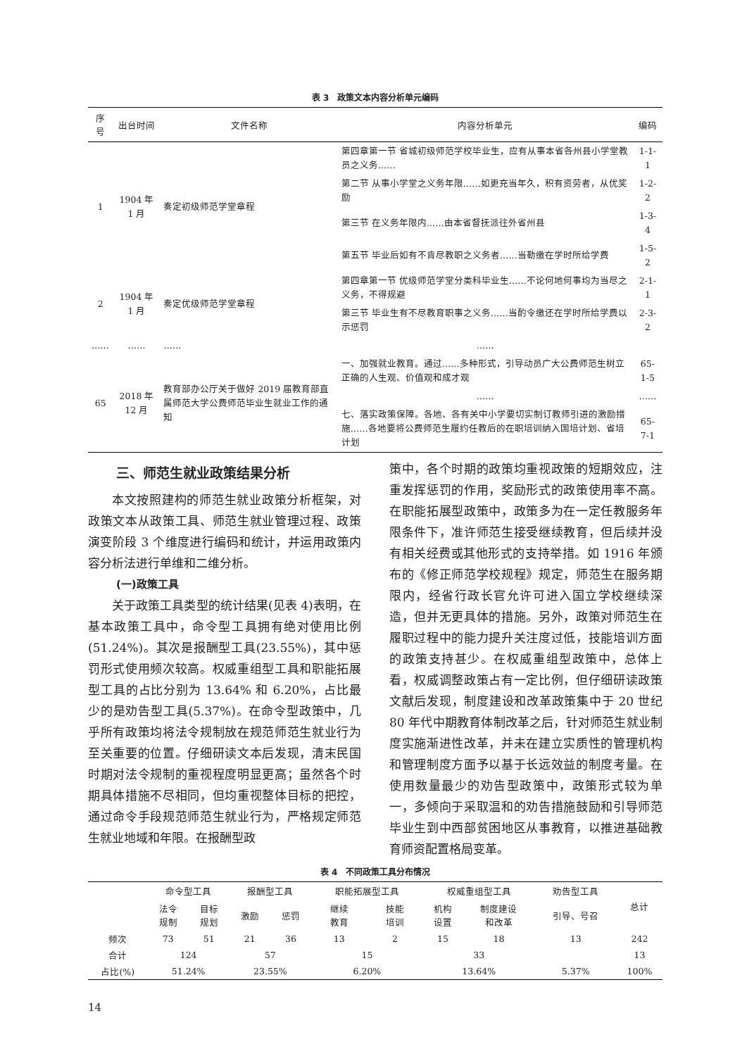表 3　政策文本内容分析单元编码
| 序号 | 出台时间 | 文件名称 | 内容分析单元 | 编码 |
| --- | --- | --- | --- | --- |
| 1 | 1904 年 1 月 | 奏定初级师范学堂章程 | 第四章第一节 省城初级师范学校毕业生，应有从事本省各州县小学堂教员之义务…… | 1-1-1 |
| | | | 第二节 从事小学堂之义务年限……如更充当年久，积有资劳者，从优奖励 | 1-2-2 |
| | | | 第三节 在义务年限内……由本省督抚派往外省州县 | 1-3-4 |
| | | | 第五节 毕业后如有不肯尽教职之义务者……当勒缴在学时所给学费 | 1-5-2 |
| 2 | 1904 年 1 月 | 奏定优级师范学堂章程 | 第四章第一节 优级师范学堂分类科毕业生……不论何地何事均为当尽之义务，不得规避 | 2-1-1 |
| | | | 第三节 毕业生有不尽教育职事之义务……当酌令缴还在学时所给学费以示惩罚 | 2-3-2 |
| …… | …… | …… | …… | |
| 65 | 2018 年 12 月 | 教育部办公厅关于做好 2019 届教育部直属师范大学公费师范毕业生就业工作的通知 | 一、加强就业教育。通过……多种形式，引导动员广大公费师范生树立正确的人生观、价值观和成才观 | 65-1-5 |
| | | | …… | …… |
| | | | 七、落实政策保障。各地、各有关中小学要切实制订教师引进的激励措施……各地要将公费师范生履约任教后的在职培训纳入国培计划、省培计划 | 65-7-1 |
三、师范生就业政策结果分析
本文按照建构的师范生就业政策分析框架，对政策文本从政策工具、师范生就业管理过程、政策演变阶段 3 个维度进行编码和统计，并运用政策内容分析法进行单维和二维分析。
(一)政策工具
关于政策工具类型的统计结果(见表 4)表明，在基本政策工具中，命令型工具拥有绝对使用比例(51.24%)。其次是报酬型工具(23.55%)，其中惩罚形式使用频次较高。权威重组型工具和职能拓展型工具的占比分别为 13.64% 和 6.20%，占比最少的是劝告型工具(5.37%)。在命令型政策中，几乎所有政策均将法令规制放在规范师范生就业行为至关重要的位置。仔细研读文本后发现，清末民国时期对法令规制的重视程度明显更高；虽然各个时期具体措施不尽相同，但均重视整体目标的把控，通过命令手段规范师范生就业行为，严格规定师范生就业地域和年限。在报酬型政
策中，各个时期的政策均重视政策的短期效应，注重发挥惩罚的作用，奖励形式的政策使用率不高。在职能拓展型政策中，政策多为在一定任教服务年限条件下，准许师范生接受继续教育，但后续并没有相关经费或其他形式的支持举措。如 1916 年颁布的《修正师范学校规程》规定，师范生在服务期限内，经省行政长官允许可进入国立学校继续深造，但并无更具体的措施。另外，政策对师范生在履职过程中的能力提升关注度过低，技能培训方面的政策支持甚少。在权威重组型政策中，总体上看，权威调整政策占有一定比例，但仔细研读政策文献后发现，制度建设和改革政策集中于 20 世纪 80 年代中期教育体制改革之后，针对师范生就业制度实施渐进性改革，并未在建立实质性的管理机构和管理制度方面予以基于长远效益的制度考量。在使用数量最少的劝告型政策中，政策形式较为单一，多倾向于采取温和的劝告措施鼓励和引导师范毕业生到中西部贫困地区从事教育，以推进基础教育师资配置格局变革。
表 4　不同政策工具分布情况
| | 命令型工具 | | 报酬型工具 | | 职能拓展型工具 | | 权威重组型工具 | | 劝告型工具 | 总计 |
| --- | --- | --- | --- | --- | --- | --- | --- | --- | --- | --- |
| | 法令 规制 | 目标 规划 | 激励 | 惩罚 | 继续 教育 | 技能 培训 | 机构 设置 | 制度建设 和改革 | 引导、号召 | |
| 频次 | 73 | 51 | 21 | 36 | 13 | 2 | 15 | 18 | 13 | 242 |
| 合计 | 124 | | 57 | | 15 | | 33 | | | 13 |
| 占比(%) | 51.24% | | 23.55% | | 6.20% | | 13.64% | | 5.37% | 100% |
14